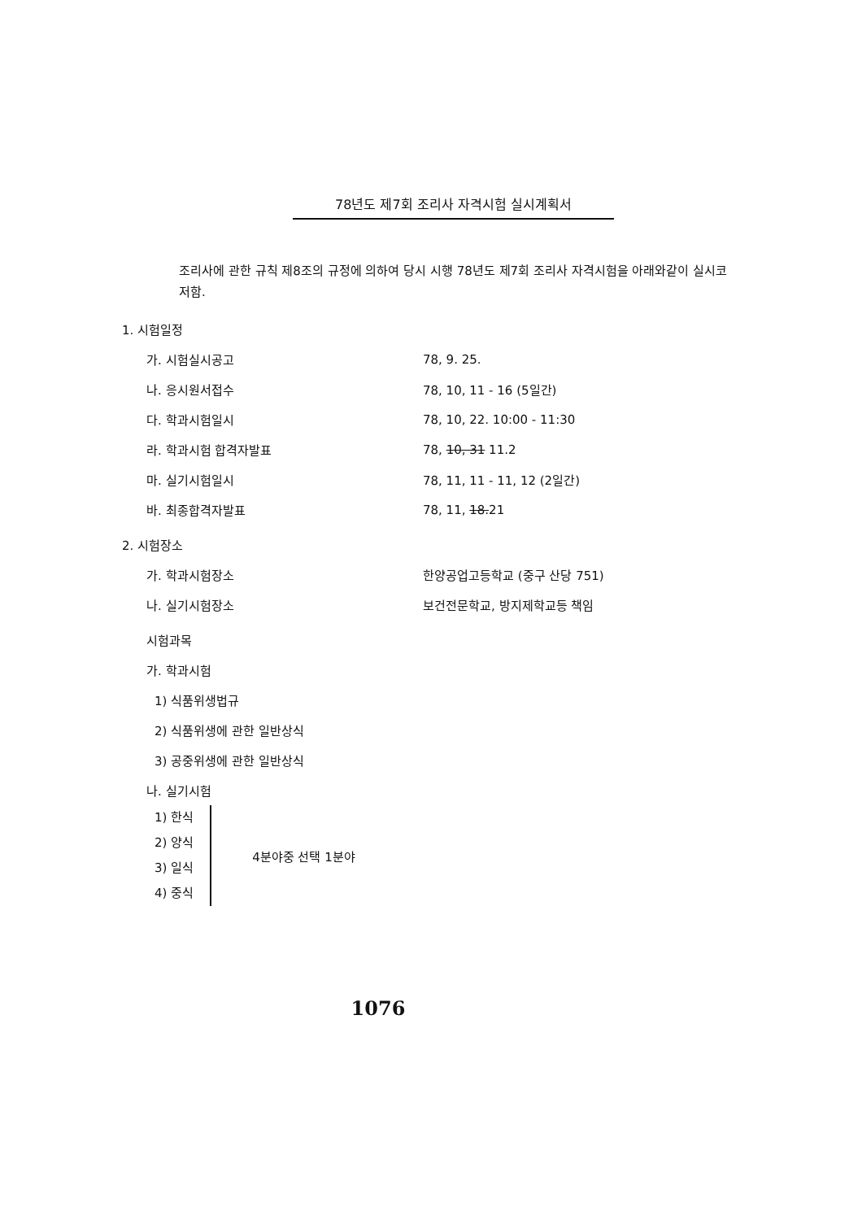78년도 제7회 조리사 자격시험 실시계획서
조리사에 관한 규칙 제8조의 규정에 의하여 당시 시행 78년도 제7회 조리사 자격시험을 아래와같이 실시코 저함.
1. 시험일정
가. 시험실시공고 78, 9. 25.
나. 응시원서접수 78, 10, 11 - 16 (5일간)
다. 학과시험일시 78, 10, 22. 10:00 - 11:30
라. 학과시험 합격자발표 78, 10, 31 11.2
마. 실기시험일시 78, 11, 11 - 11, 12 (2일간)
바. 최종합격자발표 78, 11, 18.21
2. 시험장소
가. 학과시험장소 한양공업고등학교 (중구 산당 751)
나. 실기시험장소 보건전문학교, 방지제학교등 책임
시험과목
가. 학과시험
1) 식품위생법규
2) 식품위생에 관한 일반상식
3) 공중위생에 관한 일반상식
나. 실기시험
1) 한식
2) 양식
3) 일식
4) 중식
4분야중 선택 1분야
1076